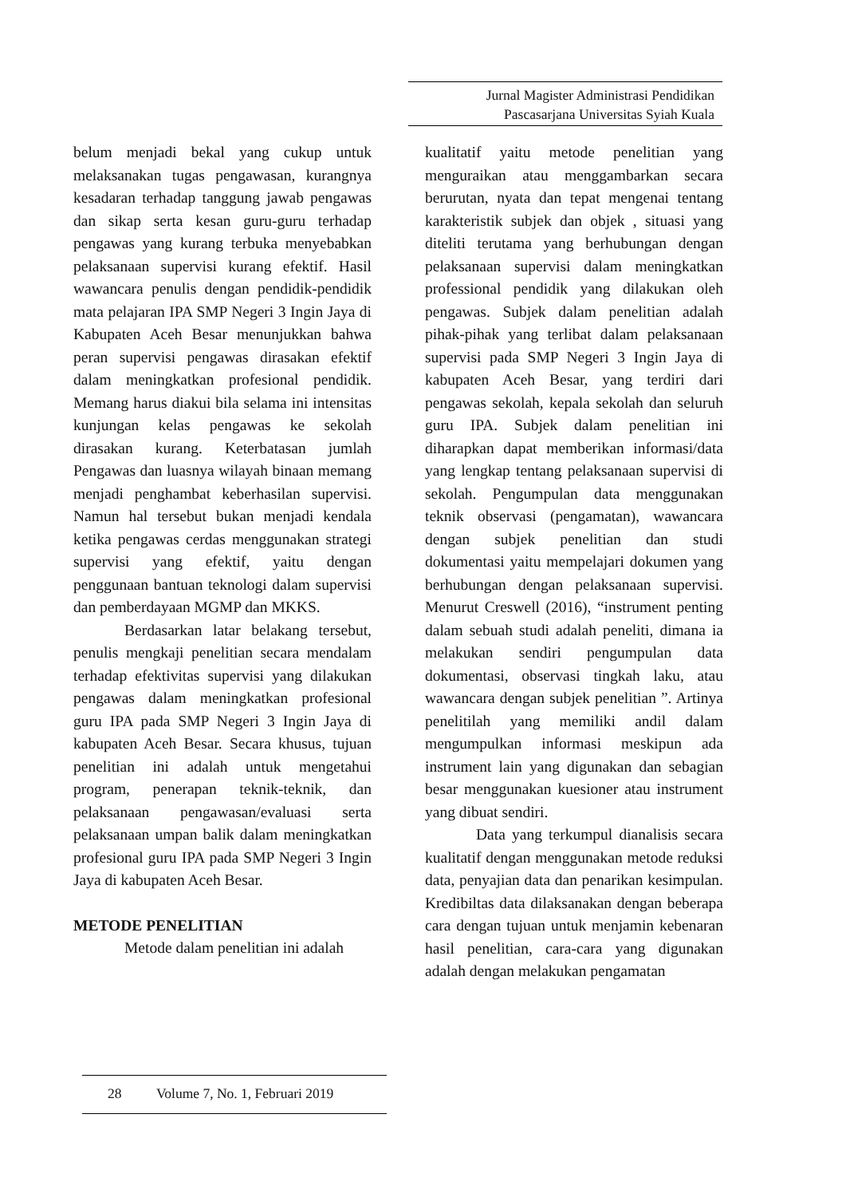Jurnal Magister Administrasi Pendidikan
Pascasarjana Universitas Syiah Kuala
belum menjadi bekal yang cukup untuk melaksanakan tugas pengawasan, kurangnya kesadaran terhadap tanggung jawab pengawas dan sikap serta kesan guru-guru terhadap pengawas yang kurang terbuka menyebabkan pelaksanaan supervisi kurang efektif. Hasil wawancara penulis dengan pendidik-pendidik mata pelajaran IPA SMP Negeri 3 Ingin Jaya di Kabupaten Aceh Besar menunjukkan bahwa peran supervisi pengawas dirasakan efektif dalam meningkatkan profesional pendidik. Memang harus diakui bila selama ini intensitas kunjungan kelas pengawas ke sekolah dirasakan kurang. Keterbatasan jumlah Pengawas dan luasnya wilayah binaan memang menjadi penghambat keberhasilan supervisi. Namun hal tersebut bukan menjadi kendala ketika pengawas cerdas menggunakan strategi supervisi yang efektif, yaitu dengan penggunaan bantuan teknologi dalam supervisi dan pemberdayaan MGMP dan MKKS.
Berdasarkan latar belakang tersebut, penulis mengkaji penelitian secara mendalam terhadap efektivitas supervisi yang dilakukan pengawas dalam meningkatkan profesional guru IPA pada SMP Negeri 3 Ingin Jaya di kabupaten Aceh Besar. Secara khusus, tujuan penelitian ini adalah untuk mengetahui program, penerapan teknik-teknik, dan pelaksanaan pengawasan/evaluasi serta pelaksanaan umpan balik dalam meningkatkan profesional guru IPA pada SMP Negeri 3 Ingin Jaya di kabupaten Aceh Besar.
METODE PENELITIAN
Metode dalam penelitian ini adalah
kualitatif yaitu metode penelitian yang menguraikan atau menggambarkan secara berurutan, nyata dan tepat mengenai tentang karakteristik subjek dan objek , situasi yang diteliti terutama yang berhubungan dengan pelaksanaan supervisi dalam meningkatkan professional pendidik yang dilakukan oleh pengawas. Subjek dalam penelitian adalah pihak-pihak yang terlibat dalam pelaksanaan supervisi pada SMP Negeri 3 Ingin Jaya di kabupaten Aceh Besar, yang terdiri dari pengawas sekolah, kepala sekolah dan seluruh guru IPA. Subjek dalam penelitian ini diharapkan dapat memberikan informasi/data yang lengkap tentang pelaksanaan supervisi di sekolah. Pengumpulan data menggunakan teknik observasi (pengamatan), wawancara dengan subjek penelitian dan studi dokumentasi yaitu mempelajari dokumen yang berhubungan dengan pelaksanaan supervisi. Menurut Creswell (2016), “instrument penting dalam sebuah studi adalah peneliti, dimana ia melakukan sendiri pengumpulan data dokumentasi, observasi tingkah laku, atau wawancara dengan subjek penelitian ”. Artinya penelitilah yang memiliki andil dalam mengumpulkan informasi meskipun ada instrument lain yang digunakan dan sebagian besar menggunakan kuesioner atau instrument yang dibuat sendiri.
Data yang terkumpul dianalisis secara kualitatif dengan menggunakan metode reduksi data, penyajian data dan penarikan kesimpulan. Kredibiltas data dilaksanakan dengan beberapa cara dengan tujuan untuk menjamin kebenaran hasil penelitian, cara-cara yang digunakan adalah dengan melakukan pengamatan
28 Volume 7, No. 1, Februari 2019